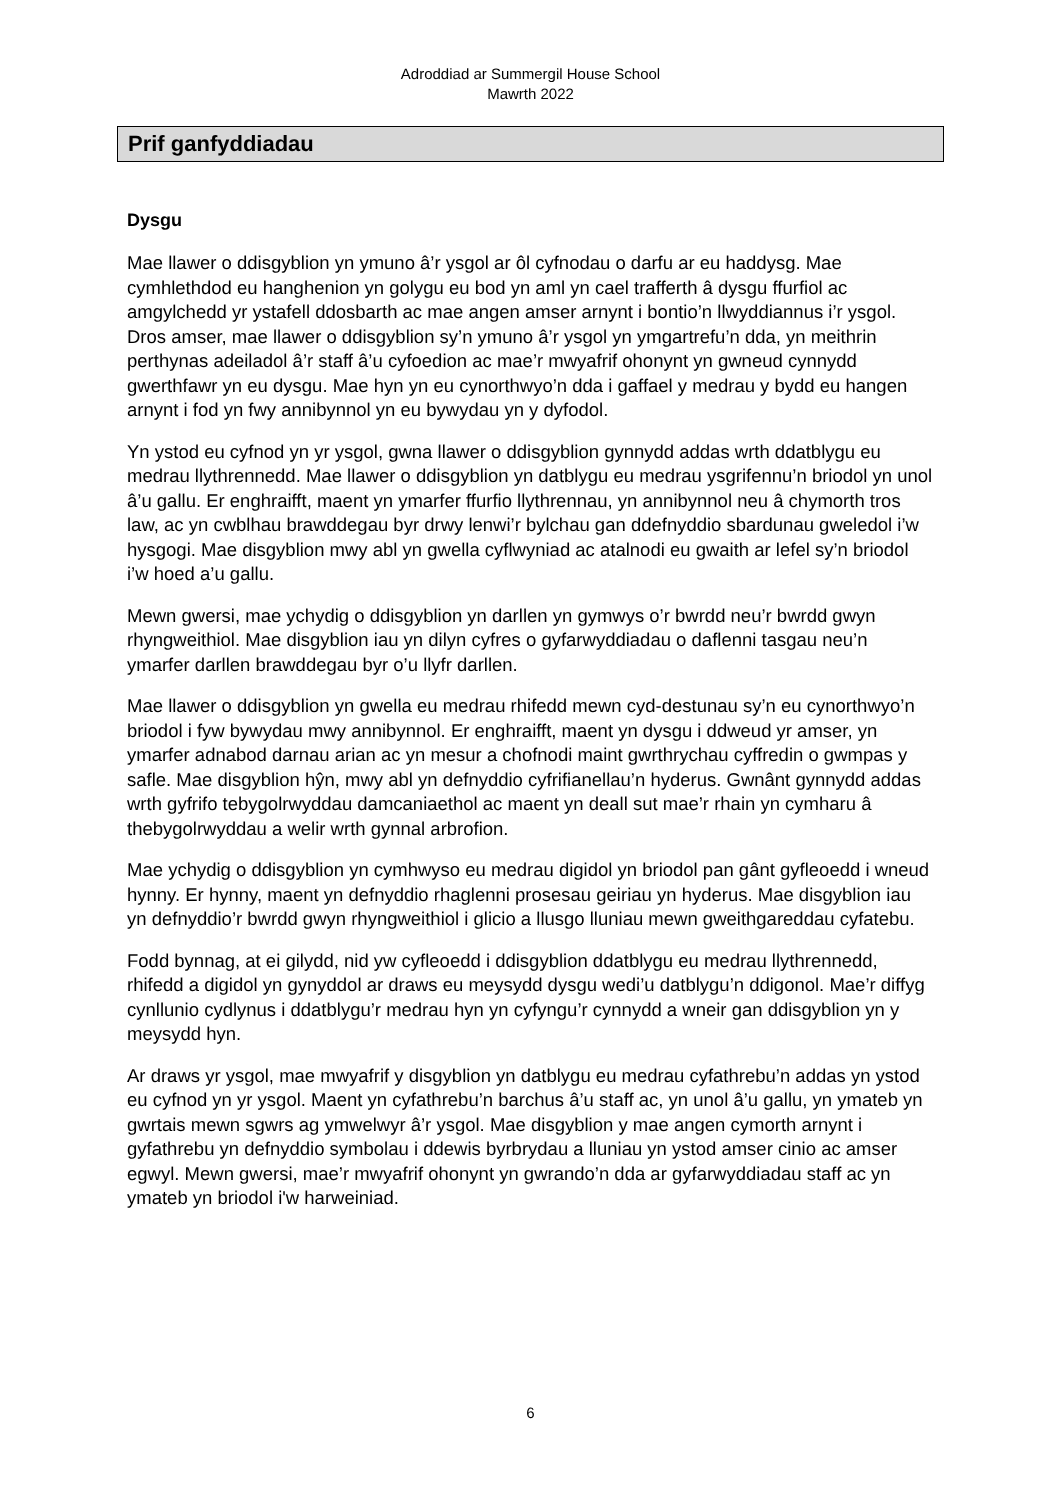Adroddiad ar Summergil House School
Mawrth 2022
Prif ganfyddiadau
Dysgu
Mae llawer o ddisgyblion yn ymuno â’r ysgol ar ôl cyfnodau o darfu ar eu haddysg. Mae cymhlethdod eu hanghenion yn golygu eu bod yn aml yn cael trafferth â dysgu ffurfiol ac amgylchedd yr ystafell ddosbarth ac mae angen amser arnynt i bontio’n llwyddiannus i’r ysgol. Dros amser, mae llawer o ddisgyblion sy’n ymuno â’r ysgol yn ymgartrefu’n dda, yn meithrin perthynas adeiladol â’r staff â’u cyfoedion ac mae’r mwyafrif ohonynt yn gwneud cynnydd gwerthfawr yn eu dysgu. Mae hyn yn eu cynorthwyo’n dda i gaffael y medrau y bydd eu hangen arnynt i fod yn fwy annibynnol yn eu bywydau yn y dyfodol.
Yn ystod eu cyfnod yn yr ysgol, gwna llawer o ddisgyblion gynnydd addas wrth ddatblygu eu medrau llythrennedd. Mae llawer o ddisgyblion yn datblygu eu medrau ysgrifennu’n briodol yn unol â’u gallu. Er enghraifft, maent yn ymarfer ffurfio llythrennau, yn annibynnol neu â chymorth tros law, ac yn cwblhau brawddegau byr drwy lenwi’r bylchau gan ddefnyddio sbardunau gweledol i’w hysgogi. Mae disgyblion mwy abl yn gwella cyflwyniad ac atalnodi eu gwaith ar lefel sy’n briodol i’w hoed a’u gallu.
Mewn gwersi, mae ychydig o ddisgyblion yn darllen yn gymwys o’r bwrdd neu’r bwrdd gwyn rhyngweithiol. Mae disgyblion iau yn dilyn cyfres o gyfarwyddiadau o daflenni tasgau neu’n ymarfer darllen brawddegau byr o’u llyfr darllen.
Mae llawer o ddisgyblion yn gwella eu medrau rhifedd mewn cyd-destunau sy’n eu cynorthwyo’n briodol i fyw bywydau mwy annibynnol. Er enghraifft, maent yn dysgu i ddweud yr amser, yn ymarfer adnabod darnau arian ac yn mesur a chofnodi maint gwrthrychau cyffredin o gwmpas y safle. Mae disgyblion hŷn, mwy abl yn defnyddio cyfrifianellau’n hyderus. Gwnânt gynnydd addas wrth gyfrifo tebygolrwyddau damcaniaethol ac maent yn deall sut mae’r rhain yn cymharu â thebygolrwyddau a welir wrth gynnal arbrofion.
Mae ychydig o ddisgyblion yn cymhwyso eu medrau digidol yn briodol pan gânt gyfleoedd i wneud hynny. Er hynny, maent yn defnyddio rhaglenni prosesau geiriau yn hyderus. Mae disgyblion iau yn defnyddio’r bwrdd gwyn rhyngweithiol i glicio a llusgo lluniau mewn gweithgareddau cyfatebu.
Fodd bynnag, at ei gilydd, nid yw cyfleoedd i ddisgyblion ddatblygu eu medrau llythrennedd, rhifedd a digidol yn gynyddol ar draws eu meysydd dysgu wedi’u datblygu’n ddigonol. Mae’r diffyg cynllunio cydlynus i ddatblygu’r medrau hyn yn cyfyngu’r cynnydd a wneir gan ddisgyblion yn y meysydd hyn.
Ar draws yr ysgol, mae mwyafrif y disgyblion yn datblygu eu medrau cyfathrebu’n addas yn ystod eu cyfnod yn yr ysgol. Maent yn cyfathrebu’n barchus â’u staff ac, yn unol â’u gallu, yn ymateb yn gwrtais mewn sgwrs ag ymwelwyr â’r ysgol. Mae disgyblion y mae angen cymorth arnynt i gyfathrebu yn defnyddio symbolau i ddewis byrbrydau a lluniau yn ystod amser cinio ac amser egwyl. Mewn gwersi, mae’r mwyafrif ohonynt yn gwrando’n dda ar gyfarwyddiadau staff ac yn ymateb yn briodol i'w harweiniad.
6